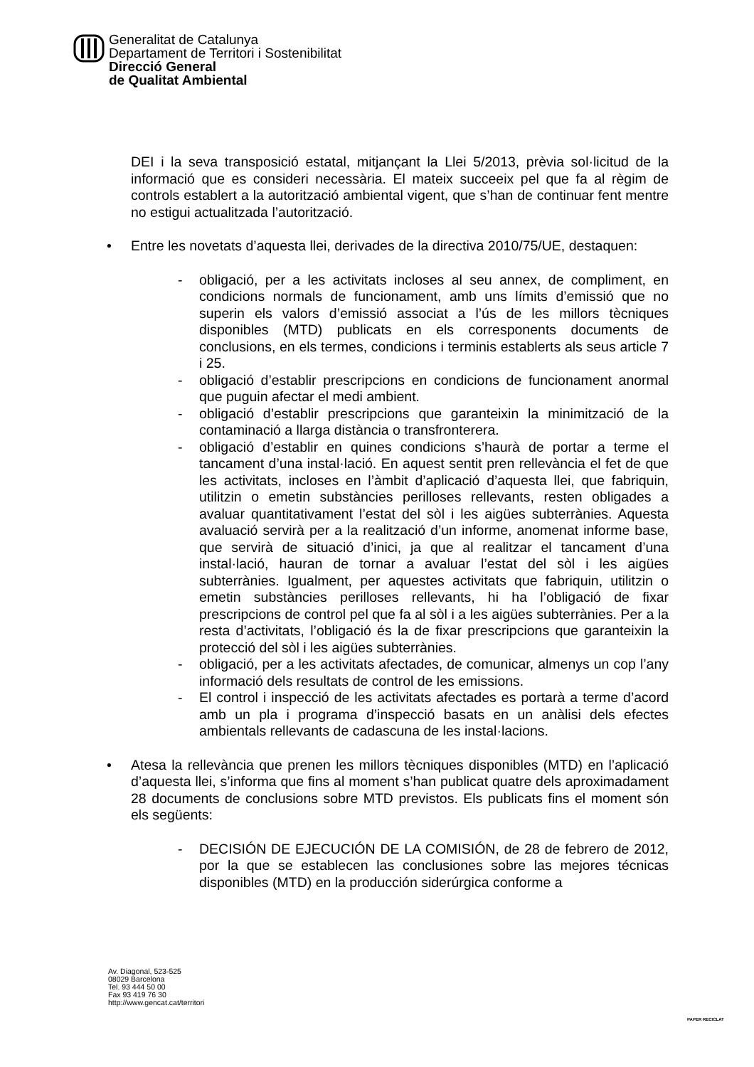Generalitat de Catalunya
Departament de Territori i Sostenibilitat
Direcció General
de Qualitat Ambiental
DEI i la seva transposició estatal, mitjançant la Llei 5/2013, prèvia sol·licitud de la informació que es consideri necessària. El mateix succeeix pel que fa al règim de controls establert a la autorització ambiental vigent, que s’han de continuar fent mentre no estigui actualitzada l’autorització.
• Entre les novetats d’aquesta llei, derivades de la directiva 2010/75/UE, destaquen:
- obligació, per a les activitats incloses al seu annex, de compliment, en condicions normals de funcionament, amb uns límits d’emissió que no superin els valors d’emissió associat a l’ús de les millors tècniques disponibles (MTD) publicats en els corresponents documents de conclusions, en els termes, condicions i terminis establerts als seus article 7 i 25.
- obligació d’establir prescripcions en condicions de funcionament anormal que puguin afectar el medi ambient.
- obligació d’establir prescripcions que garanteixin la minimització de la contaminació a llarga distància o transfronterera.
- obligació d’establir en quines condicions s’haurà de portar a terme el tancament d’una instal·lació. En aquest sentit pren rellevància el fet de que les activitats, incloses en l’àmbit d’aplicació d’aquesta llei, que fabriquin, utilitzin o emetin substàncies perilloses rellevants, resten obligades a avaluar quantitativament l’estat del sòl i les aigües subterrànies. Aquesta avaluació servirà per a la realització d’un informe, anomenat informe base, que servirà de situació d’inici, ja que al realitzar el tancament d’una instal·lació, hauran de tornar a avaluar l’estat del sòl i les aigües subterrànies. Igualment, per aquestes activitats que fabriquin, utilitzin o emetin substàncies perilloses rellevants, hi ha l’obligació de fixar prescripcions de control pel que fa al sòl i a les aigües subterrànies. Per a la resta d’activitats, l’obligació és la de fixar prescripcions que garanteixin la protecció del sòl i les aigües subterrànies.
- obligació, per a les activitats afectades, de comunicar, almenys un cop l’any informació dels resultats de control de les emissions.
- El control i inspecció de les activitats afectades es portarà a terme d’acord amb un pla i programa d’inspecció basats en un anàlisi dels efectes ambientals rellevants de cadascuna de les instal·lacions.
• Atesa la rellevància que prenen les millors tècniques disponibles (MTD) en l’aplicació d’aquesta llei, s’informa que fins al moment s’han publicat quatre dels aproximadament 28 documents de conclusions sobre MTD previstos. Els publicats fins el moment són els següents:
- DECISIÓN DE EJECUCIÓN DE LA COMISIÓN, de 28 de febrero de 2012, por la que se establecen las conclusiones sobre las mejores técnicas disponibles (MTD) en la producción siderúrgica conforme a
Av. Diagonal, 523-525
08029 Barcelona
Tel. 93 444 50 00
Fax 93 419 76 30
http://www.gencat.cat/territori
PAPER RECICLAT